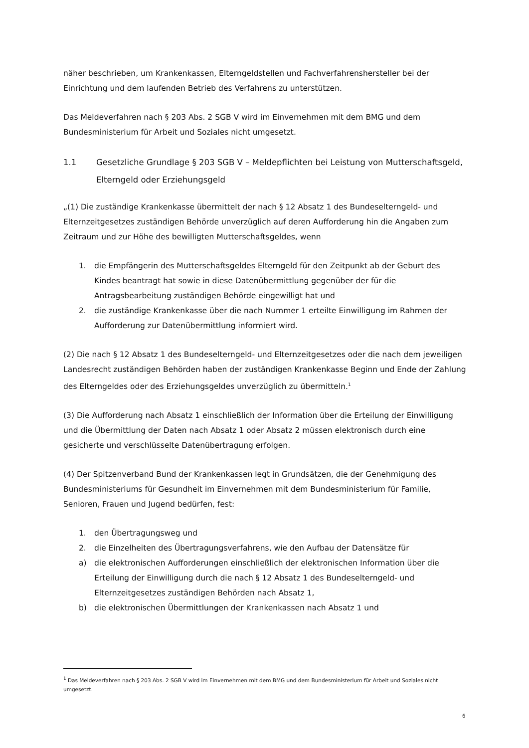näher beschrieben, um Krankenkassen, Elterngeldstellen und Fachverfahrenshersteller bei der Einrichtung und dem laufenden Betrieb des Verfahrens zu unterstützen.
Das Meldeverfahren nach § 203 Abs. 2 SGB V wird im Einvernehmen mit dem BMG und dem Bundesministerium für Arbeit und Soziales nicht umgesetzt.
1.1 Gesetzliche Grundlage § 203 SGB V – Meldepflichten bei Leistung von Mutterschaftsgeld, Elterngeld oder Erziehungsgeld
„(1) Die zuständige Krankenkasse übermittelt der nach § 12 Absatz 1 des Bundeselterngeld- und Elternzeitgesetzes zuständigen Behörde unverzüglich auf deren Aufforderung hin die Angaben zum Zeitraum und zur Höhe des bewilligten Mutterschaftsgeldes, wenn
1. die Empfängerin des Mutterschaftsgeldes Elterngeld für den Zeitpunkt ab der Geburt des Kindes beantragt hat sowie in diese Datenübermittlung gegenüber der für die Antragsbearbeitung zuständigen Behörde eingewilligt hat und
2. die zuständige Krankenkasse über die nach Nummer 1 erteilte Einwilligung im Rahmen der Aufforderung zur Datenübermittlung informiert wird.
(2) Die nach § 12 Absatz 1 des Bundeselterngeld- und Elternzeitgesetzes oder die nach dem jeweiligen Landesrecht zuständigen Behörden haben der zuständigen Krankenkasse Beginn und Ende der Zahlung des Elterngeldes oder des Erziehungsgeldes unverzüglich zu übermitteln.<sup>1</sup>
(3) Die Aufforderung nach Absatz 1 einschließlich der Information über die Erteilung der Einwilligung und die Übermittlung der Daten nach Absatz 1 oder Absatz 2 müssen elektronisch durch eine gesicherte und verschlüsselte Datenübertragung erfolgen.
(4) Der Spitzenverband Bund der Krankenkassen legt in Grundsätzen, die der Genehmigung des Bundesministeriums für Gesundheit im Einvernehmen mit dem Bundesministerium für Familie, Senioren, Frauen und Jugend bedürfen, fest:
1. den Übertragungsweg und
2. die Einzelheiten des Übertragungsverfahrens, wie den Aufbau der Datensätze für
a) die elektronischen Aufforderungen einschließlich der elektronischen Information über die Erteilung der Einwilligung durch die nach § 12 Absatz 1 des Bundeselterngeld- und Elternzeitgesetzes zuständigen Behörden nach Absatz 1,
b) die elektronischen Übermittlungen der Krankenkassen nach Absatz 1 und
<sup>1</sup> Das Meldeverfahren nach § 203 Abs. 2 SGB V wird im Einvernehmen mit dem BMG und dem Bundesministerium für Arbeit und Soziales nicht umgesetzt.
6